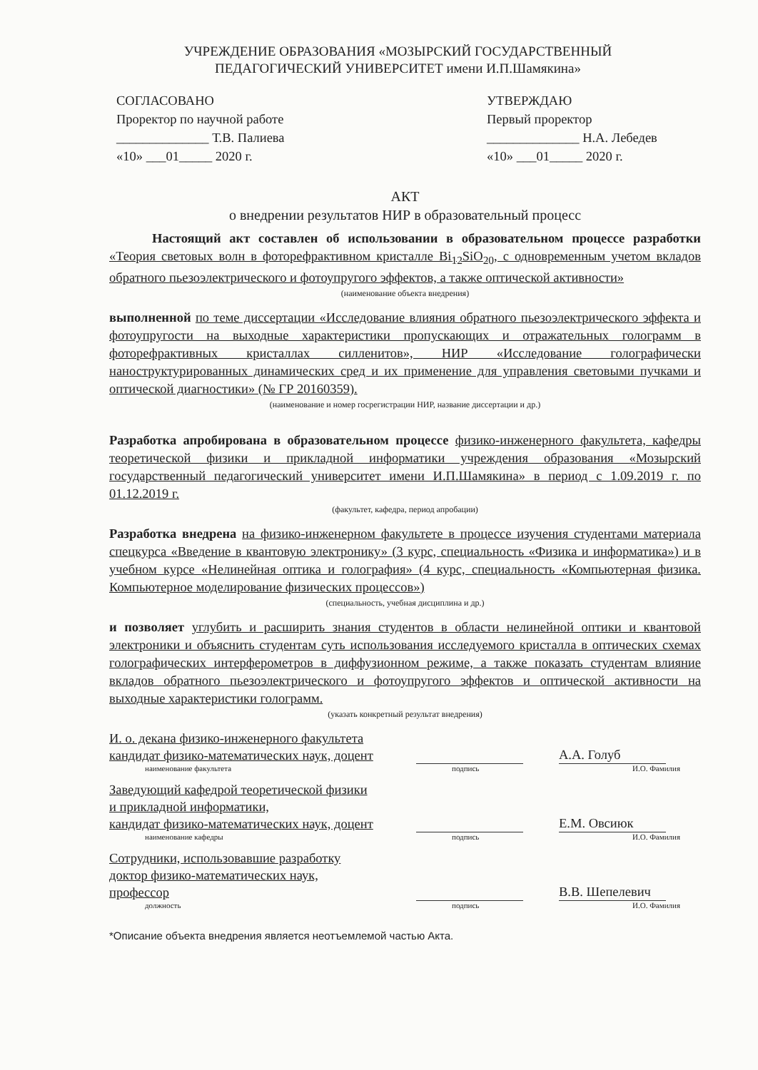УЧРЕЖДЕНИЕ ОБРАЗОВАНИЯ «МОЗЫРСКИЙ ГОСУДАРСТВЕННЫЙ
ПЕДАГОГИЧЕСКИЙ УНИВЕРСИТЕТ имени И.П.Шамякина»
СОГЛАСОВАНО
Проректор по научной работе
______________ Т.В. Палиева
«10» ___01_____ 2020 г.
УТВЕРЖДАЮ
Первый проректор
______________ Н.А. Лебедев
«10» ___01_____ 2020 г.
АКТ
о внедрении результатов НИР в образовательный процесс
Настоящий акт составлен об использовании в образовательном процессе разработки «Теория световых волн в фоторефрактивном кристалле Bi<sub>12</sub>SiO<sub>20</sub>, с одновременным учетом вкладов обратного пьезоэлектрического и фотоупругого эффектов, а также оптической активности»
(наименование объекта внедрения)
выполненной по теме диссертации «Исследование влияния обратного пьезоэлектрического эффекта и фотоупругости на выходные характеристики пропускающих и отражательных голограмм в фоторефрактивных кристаллах силленитов», НИР «Исследование голографически наноструктурированных динамических сред и их применение для управления световыми пучками и оптической диагностики» (№ ГР 20160359).
(наименование и номер госрегистрации НИР, название диссертации и др.)
Разработка апробирована в образовательном процессе физико-инженерного факультета, кафедры теоретической физики и прикладной информатики учреждения образования «Мозырский государственный педагогический университет имени И.П.Шамякина» в период с 1.09.2019 г. по 01.12.2019 г.
(факультет, кафедра, период апробации)
Разработка внедрена на физико-инженерном факультете в процессе изучения студентами материала спецкурса «Введение в квантовую электронику» (3 курс, специальность «Физика и информатика») и в учебном курсе «Нелинейная оптика и голография» (4 курс, специальность «Компьютерная физика. Компьютерное моделирование физических процессов»)
(специальность, учебная дисциплина и др.)
и позволяет углубить и расширить знания студентов в области нелинейной оптики и квантовой электроники и объяснить студентам суть использования исследуемого кристалла в оптических схемах голографических интерферометров в диффузионном режиме, а также показать студентам влияние вкладов обратного пьезоэлектрического и фотоупругого эффектов и оптической активности на выходные характеристики голограмм.
(указать конкретный результат внедрения)
И. о. декана физико-инженерного факультета
кандидат физико-математических наук, доцент
А.А. Голуб
наименование факультета подпись И.О. Фамилия
Заведующий кафедрой теоретической физики
и прикладной информатики,
кандидат физико-математических наук, доцент
Е.М. Овсиюк
наименование кафедры подпись И.О. Фамилия
Сотрудники, использовавшие разработку
доктор физико-математических наук,
профессор
В.В. Шепелевич
должность подпись И.О. Фамилия
*Описание объекта внедрения является неотъемлемой частью Акта.